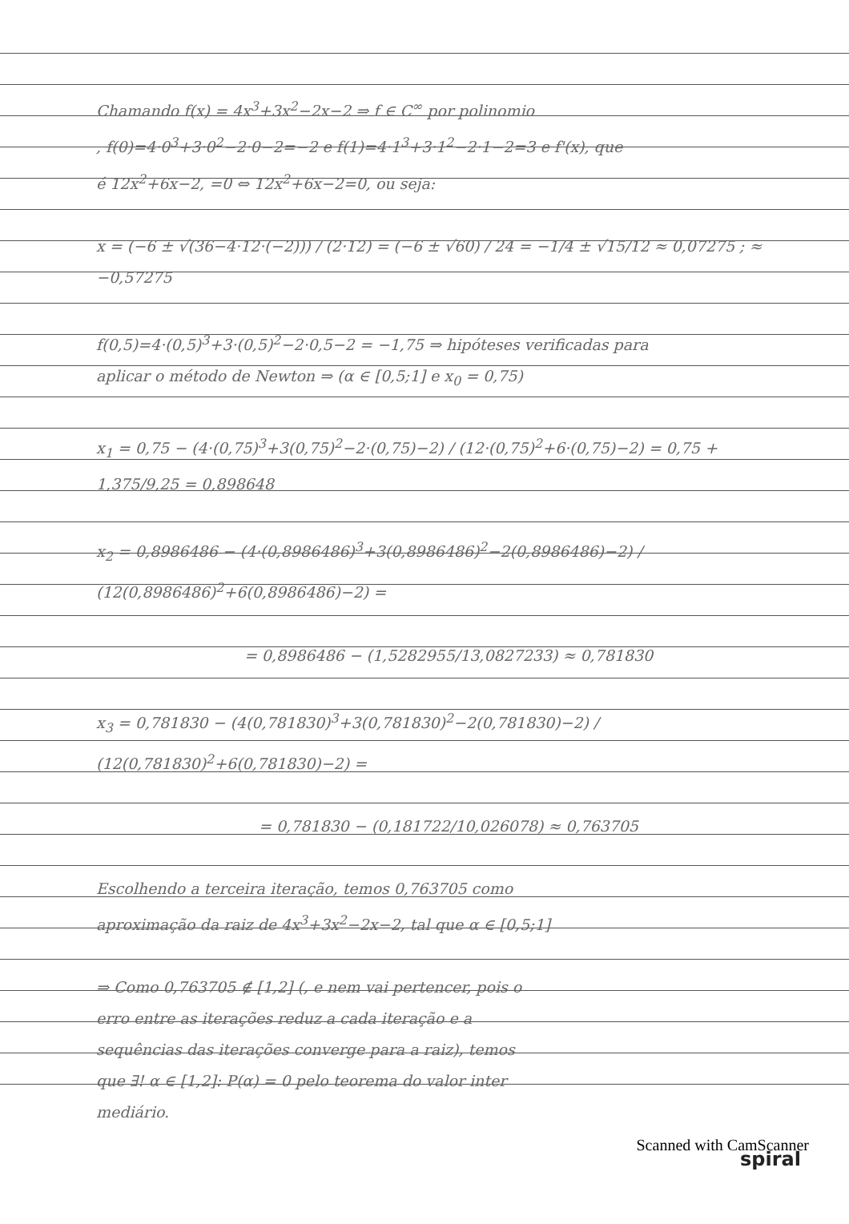Chamando f(x) = 4x<sup>3</sup>+3x<sup>2</sup>−2x−2 ⇒ f ∈ C<sup>∞</sup> por polinomio
, f(0)=4·0<sup>3</sup>+3·0<sup>2</sup>−2·0−2=−2 e f(1)=4·1<sup>3</sup>+3·1<sup>2</sup>−2·1−2=3 e f'(x), que
é 12x<sup>2</sup>+6x−2, =0 ⇔ 12x<sup>2</sup>+6x−2=0, ou seja:
x = (−6 ± √(36−4·12·(−2))) / (2·12) = (−6 ± √60) / 24 = −1/4 ± √15/12 ≈ 0,07275 ; ≈ −0,57275
f(0,5)=4·(0,5)<sup>3</sup>+3·(0,5)<sup>2</sup>−2·0,5−2 = −1,75 ⇒ hipóteses verificadas para
aplicar o método de Newton ⇒ (α ∈ [0,5;1] e x<sub>0</sub> = 0,75)
x<sub>1</sub> = 0,75 − (4·(0,75)<sup>3</sup>+3(0,75)<sup>2</sup>−2·(0,75)−2) / (12·(0,75)<sup>2</sup>+6·(0,75)−2) = 0,75 + 1,375/9,25 = 0,898648
x<sub>2</sub> = 0,8986486 − (4·(0,8986486)<sup>3</sup>+3(0,8986486)<sup>2</sup>−2(0,8986486)−2) / (12(0,8986486)<sup>2</sup>+6(0,8986486)−2) =
= 0,8986486 − (1,5282955/13,0827233) ≈ 0,781830
x<sub>3</sub> = 0,781830 − (4(0,781830)<sup>3</sup>+3(0,781830)<sup>2</sup>−2(0,781830)−2) / (12(0,781830)<sup>2</sup>+6(0,781830)−2) =
= 0,781830 − (0,181722/10,026078) ≈ 0,763705
Escolhendo a terceira iteração, temos 0,763705 como
aproximação da raiz de 4x<sup>3</sup>+3x<sup>2</sup>−2x−2, tal que α ∈ [0,5;1]
⇒ Como 0,763705 ∉ [1,2] (, e nem vai pertencer, pois o
erro entre as iterações reduz a cada iteração e a
sequências das iterações converge para a raiz), temos
que ∃! α ∈ [1,2]: P(α) = 0 pelo teorema do valor inter
mediário.
spiral
Scanned with CamScanner